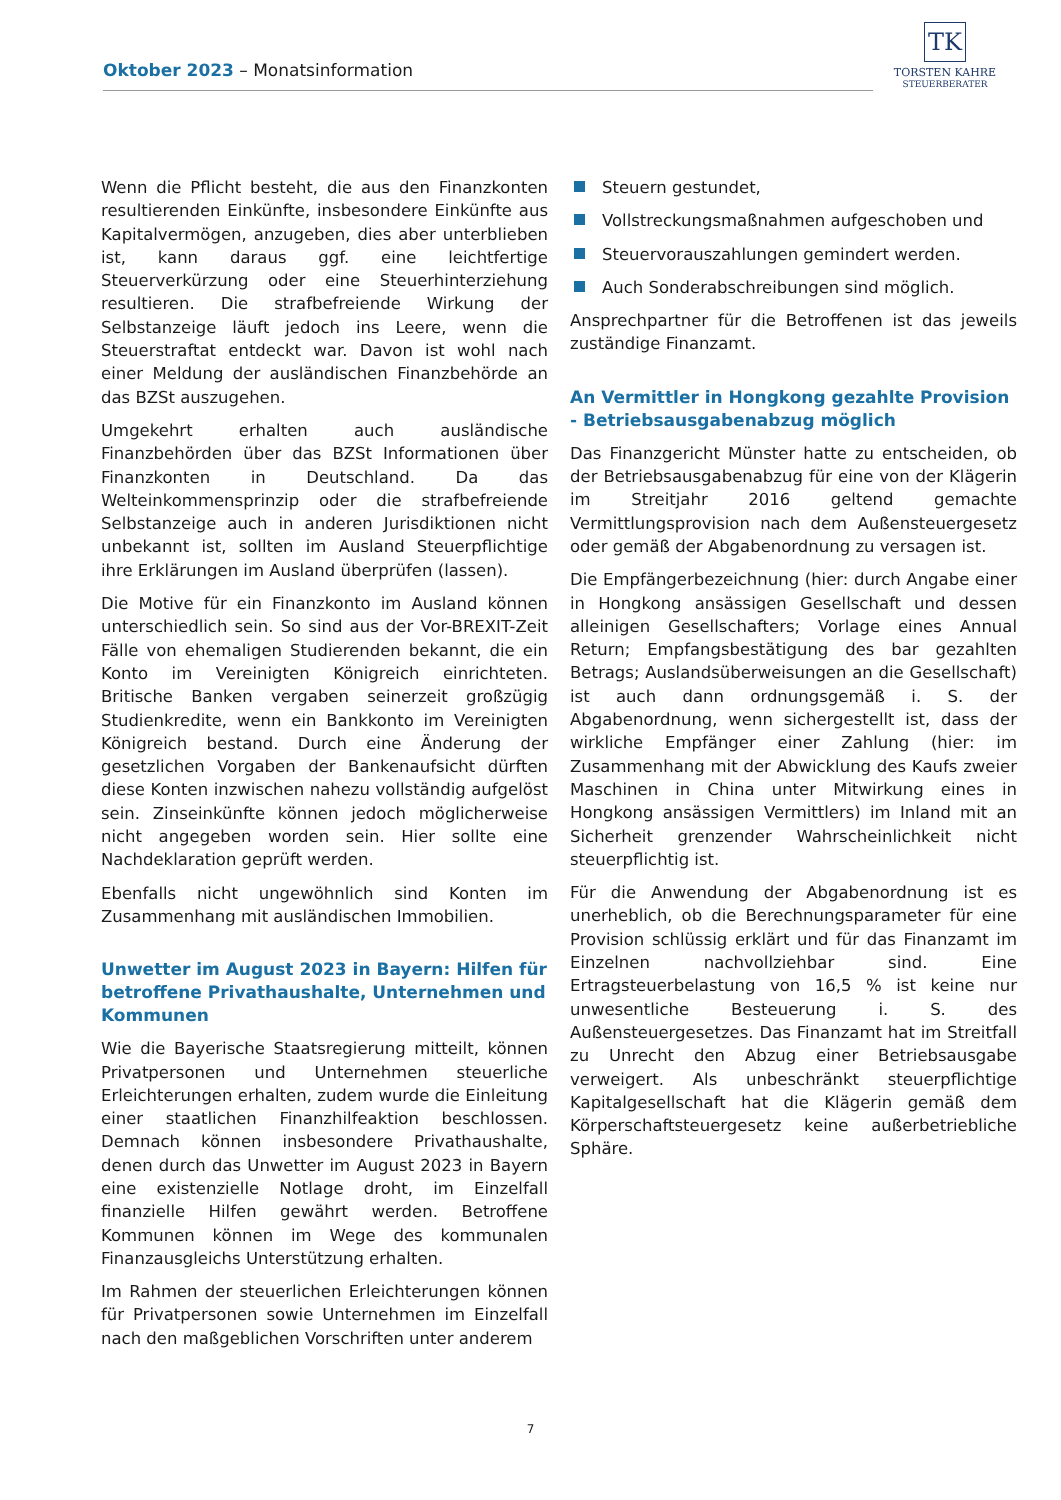Oktober 2023 – Monatsinformation
TK
TORSTEN KAHRE
STEUERBERATER
Wenn die Pflicht besteht, die aus den Finanzkonten resultierenden Einkünfte, insbesondere Einkünfte aus Kapitalvermögen, anzugeben, dies aber unterblieben ist, kann daraus ggf. eine leichtfertige Steuerverkürzung oder eine Steuerhinterziehung resultieren. Die strafbefreiende Wirkung der Selbstanzeige läuft jedoch ins Leere, wenn die Steuerstraftat entdeckt war. Davon ist wohl nach einer Meldung der ausländischen Finanzbehörde an das BZSt auszugehen.
Umgekehrt erhalten auch ausländische Finanzbehörden über das BZSt Informationen über Finanzkonten in Deutschland. Da das Welteinkommensprinzip oder die strafbefreiende Selbstanzeige auch in anderen Jurisdiktionen nicht unbekannt ist, sollten im Ausland Steuerpflichtige ihre Erklärungen im Ausland überprüfen (lassen).
Die Motive für ein Finanzkonto im Ausland können unterschiedlich sein. So sind aus der Vor-BREXIT-Zeit Fälle von ehemaligen Studierenden bekannt, die ein Konto im Vereinigten Königreich einrichteten. Britische Banken vergaben seinerzeit großzügig Studienkredite, wenn ein Bankkonto im Vereinigten Königreich bestand. Durch eine Änderung der gesetzlichen Vorgaben der Bankenaufsicht dürften diese Konten inzwischen nahezu vollständig aufgelöst sein. Zinseinkünfte können jedoch möglicherweise nicht angegeben worden sein. Hier sollte eine Nachdeklaration geprüft werden.
Ebenfalls nicht ungewöhnlich sind Konten im Zusammenhang mit ausländischen Immobilien.
Unwetter im August 2023 in Bayern: Hilfen für betroffene Privathaushalte, Unternehmen und Kommunen
Wie die Bayerische Staatsregierung mitteilt, können Privatpersonen und Unternehmen steuerliche Erleichterungen erhalten, zudem wurde die Einleitung einer staatlichen Finanzhilfeaktion beschlossen. Demnach können insbesondere Privathaushalte, denen durch das Unwetter im August 2023 in Bayern eine existenzielle Notlage droht, im Einzelfall finanzielle Hilfen gewährt werden. Betroffene Kommunen können im Wege des kommunalen Finanzausgleichs Unterstützung erhalten.
Im Rahmen der steuerlichen Erleichterungen können für Privatpersonen sowie Unternehmen im Einzelfall nach den maßgeblichen Vorschriften unter anderem
Steuern gestundet,
Vollstreckungsmaßnahmen aufgeschoben und
Steuervorauszahlungen gemindert werden.
Auch Sonderabschreibungen sind möglich.
Ansprechpartner für die Betroffenen ist das jeweils zuständige Finanzamt.
An Vermittler in Hongkong gezahlte Provision - Betriebsausgabenabzug möglich
Das Finanzgericht Münster hatte zu entscheiden, ob der Betriebsausgabenabzug für eine von der Klägerin im Streitjahr 2016 geltend gemachte Vermittlungsprovision nach dem Außensteuergesetz oder gemäß der Abgabenordnung zu versagen ist.
Die Empfängerbezeichnung (hier: durch Angabe einer in Hongkong ansässigen Gesellschaft und dessen alleinigen Gesellschafters; Vorlage eines Annual Return; Empfangsbestätigung des bar gezahlten Betrags; Auslandsüberweisungen an die Gesellschaft) ist auch dann ordnungsgemäß i. S. der Abgabenordnung, wenn sichergestellt ist, dass der wirkliche Empfänger einer Zahlung (hier: im Zusammenhang mit der Abwicklung des Kaufs zweier Maschinen in China unter Mitwirkung eines in Hongkong ansässigen Vermittlers) im Inland mit an Sicherheit grenzender Wahrscheinlichkeit nicht steuerpflichtig ist.
Für die Anwendung der Abgabenordnung ist es unerheblich, ob die Berechnungsparameter für eine Provision schlüssig erklärt und für das Finanzamt im Einzelnen nachvollziehbar sind. Eine Ertragsteuerbelastung von 16,5 % ist keine nur unwesentliche Besteuerung i. S. des Außensteuergesetzes. Das Finanzamt hat im Streitfall zu Unrecht den Abzug einer Betriebsausgabe verweigert. Als unbeschränkt steuerpflichtige Kapitalgesellschaft hat die Klägerin gemäß dem Körperschaftsteuergesetz keine außerbetriebliche Sphäre.
7